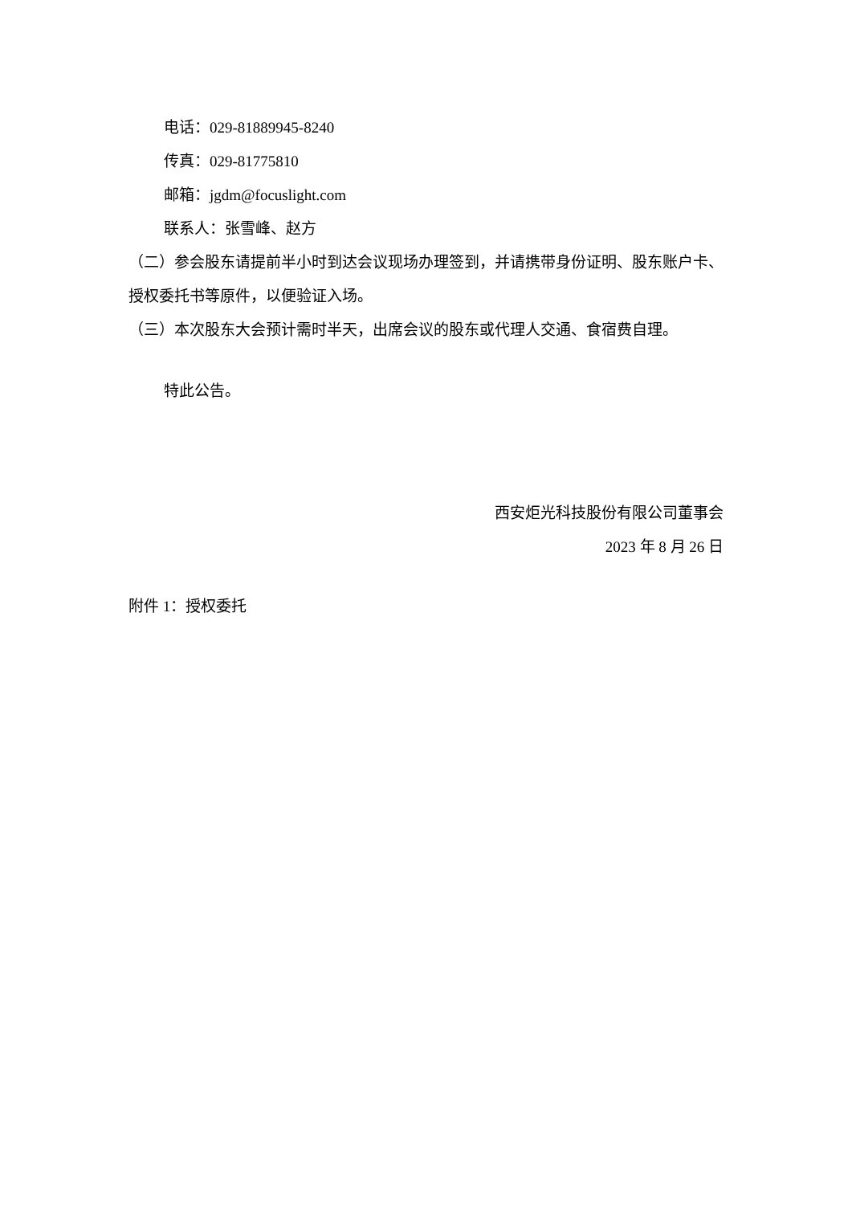电话：029-81889945-8240
传真：029-81775810
邮箱：jgdm@focuslight.com
联系人：张雪峰、赵方
（二）参会股东请提前半小时到达会议现场办理签到，并请携带身份证明、股东账户卡、授权委托书等原件，以便验证入场。
（三）本次股东大会预计需时半天，出席会议的股东或代理人交通、食宿费自理。
特此公告。
西安炬光科技股份有限公司董事会
2023 年 8 月 26 日
附件 1：授权委托